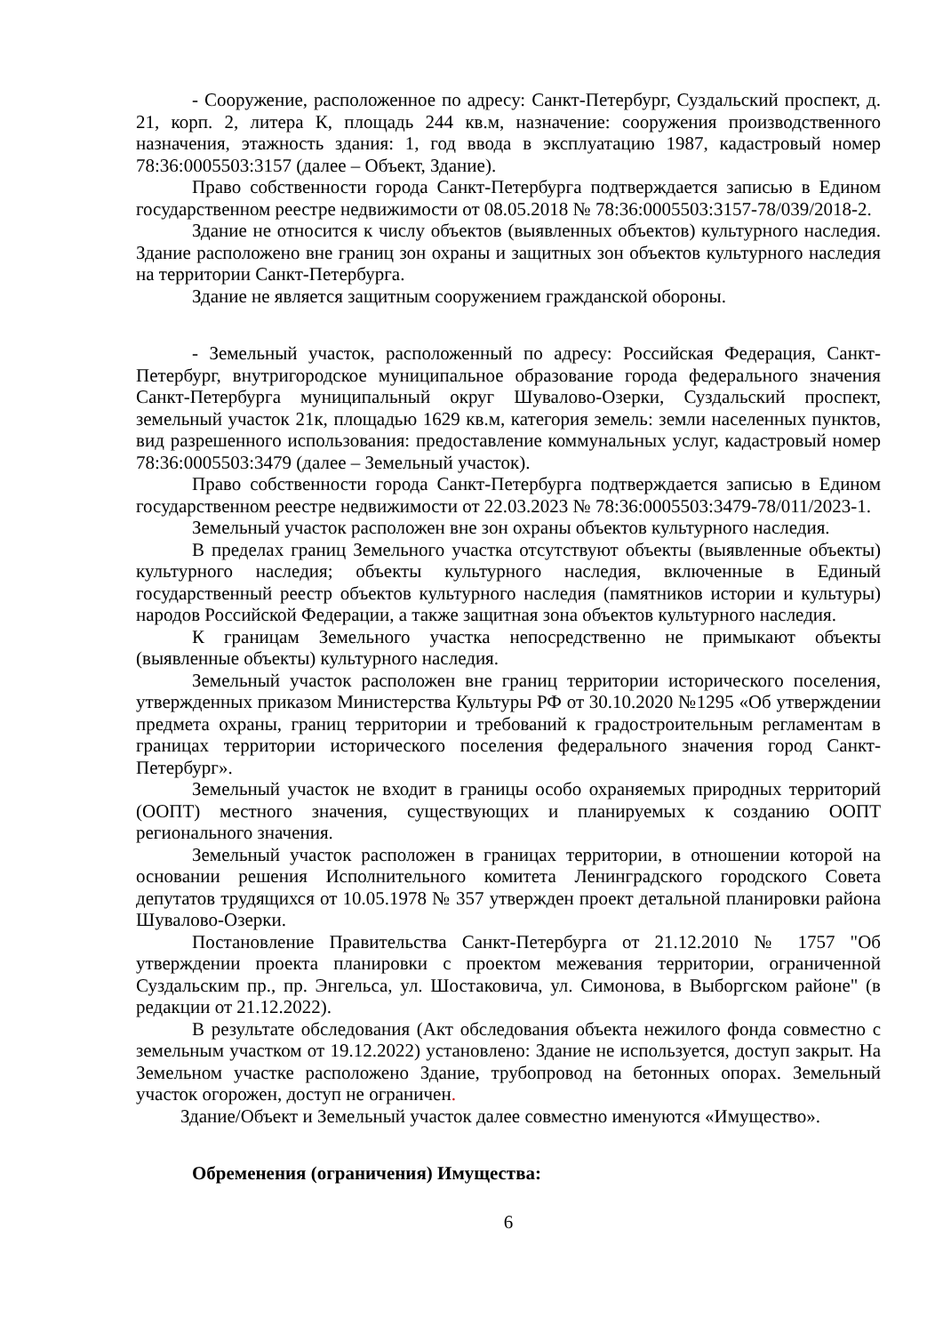- Сооружение, расположенное по адресу: Санкт-Петербург, Суздальский проспект, д. 21, корп. 2, литера К, площадь 244 кв.м, назначение: сооружения производственного назначения, этажность здания: 1, год ввода в эксплуатацию 1987, кадастровый номер 78:36:0005503:3157 (далее – Объект, Здание).
Право собственности города Санкт-Петербурга подтверждается записью в Едином государственном реестре недвижимости от 08.05.2018 № 78:36:0005503:3157-78/039/2018-2.
Здание не относится к числу объектов (выявленных объектов) культурного наследия. Здание расположено вне границ зон охраны и защитных зон объектов культурного наследия на территории Санкт-Петербурга.
Здание не является защитным сооружением гражданской обороны.
- Земельный участок, расположенный по адресу: Российская Федерация, Санкт-Петербург, внутригородское муниципальное образование города федерального значения Санкт-Петербурга муниципальный округ Шувалово-Озерки, Суздальский проспект, земельный участок 21к, площадью 1629 кв.м, категория земель: земли населенных пунктов, вид разрешенного использования: предоставление коммунальных услуг, кадастровый номер 78:36:0005503:3479 (далее – Земельный участок).
Право собственности города Санкт-Петербурга подтверждается записью в Едином государственном реестре недвижимости от 22.03.2023 № 78:36:0005503:3479-78/011/2023-1.
Земельный участок расположен вне зон охраны объектов культурного наследия.
В пределах границ Земельного участка отсутствуют объекты (выявленные объекты) культурного наследия; объекты культурного наследия, включенные в Единый государственный реестр объектов культурного наследия (памятников истории и культуры) народов Российской Федерации, а также защитная зона объектов культурного наследия.
К границам Земельного участка непосредственно не примыкают объекты (выявленные объекты) культурного наследия.
Земельный участок расположен вне границ территории исторического поселения, утвержденных приказом Министерства Культуры РФ от 30.10.2020 №1295 «Об утверждении предмета охраны, границ территории и требований к градостроительным регламентам в границах территории исторического поселения федерального значения город Санкт-Петербург».
Земельный участок не входит в границы особо охраняемых природных территорий (ООПТ) местного значения, существующих и планируемых к созданию ООПТ регионального значения.
Земельный участок расположен в границах территории, в отношении которой на основании решения Исполнительного комитета Ленинградского городского Совета депутатов трудящихся от 10.05.1978 № 357 утвержден проект детальной планировки района Шувалово-Озерки.
Постановление Правительства Санкт-Петербурга от 21.12.2010 № 1757 "Об утверждении проекта планировки с проектом межевания территории, ограниченной Суздальским пр., пр. Энгельса, ул. Шостаковича, ул. Симонова, в Выборгском районе" (в редакции от 21.12.2022).
В результате обследования (Акт обследования объекта нежилого фонда совместно с земельным участком от 19.12.2022) установлено: Здание не используется, доступ закрыт. На Земельном участке расположено Здание, трубопровод на бетонных опорах. Земельный участок огорожен, доступ не ограничен.
Здание/Объект и Земельный участок далее совместно именуются «Имущество».
Обременения (ограничения) Имущества:
6